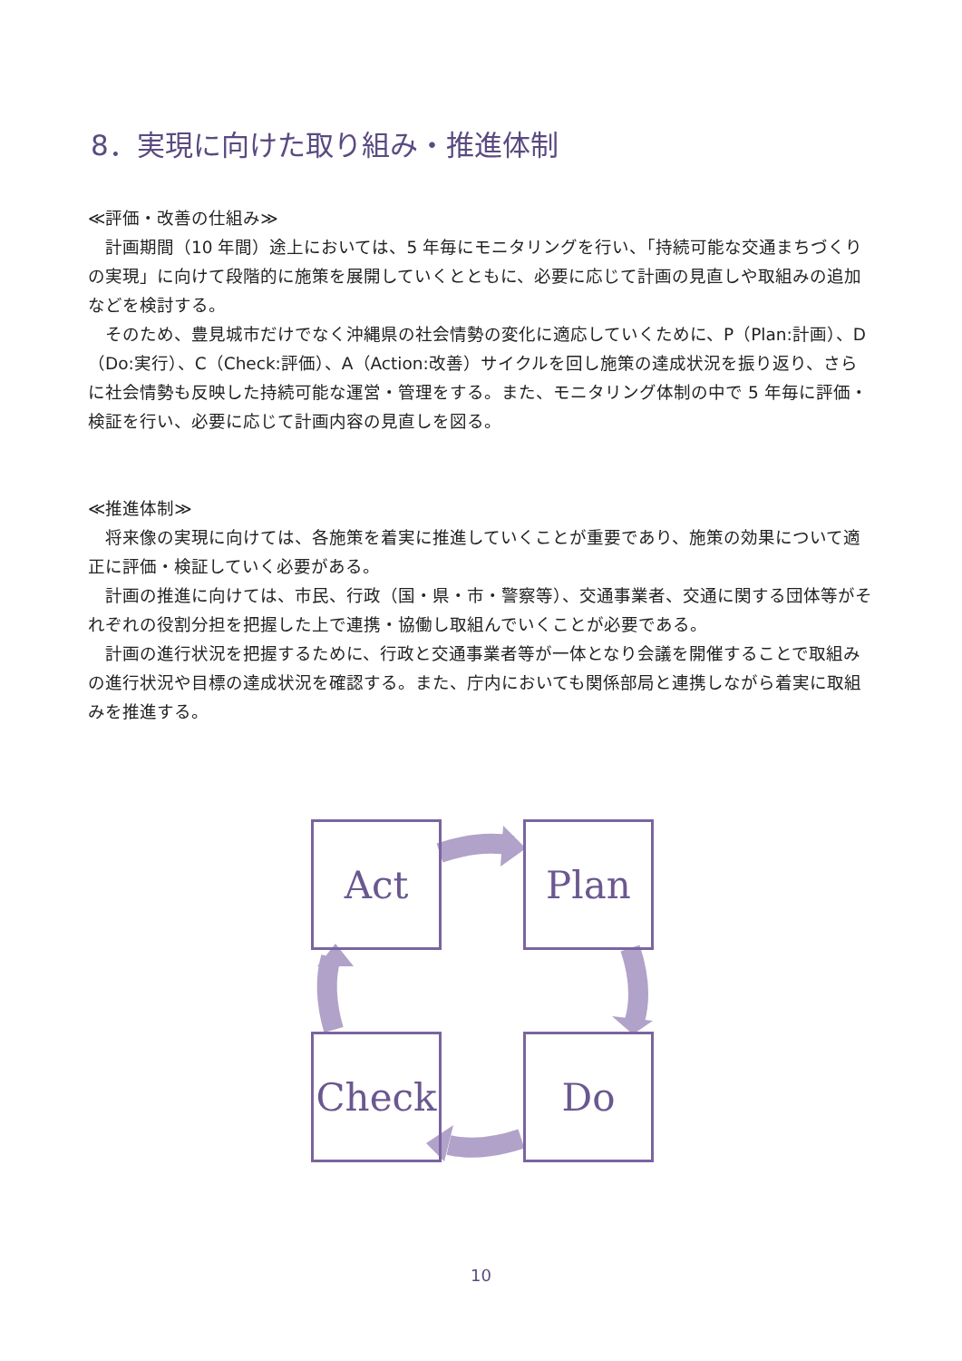8．実現に向けた取り組み・推進体制
≪評価・改善の仕組み≫
　計画期間（10 年間）途上においては、5 年毎にモニタリングを行い、「持続可能な交通まちづくりの実現」に向けて段階的に施策を展開していくとともに、必要に応じて計画の見直しや取組みの追加などを検討する。
　そのため、豊見城市だけでなく沖縄県の社会情勢の変化に適応していくために、P（Plan:計画）、D（Do:実行）、C（Check:評価）、A（Action:改善）サイクルを回し施策の達成状況を振り返り、さらに社会情勢も反映した持続可能な運営・管理をする。また、モニタリング体制の中で 5 年毎に評価・検証を行い、必要に応じて計画内容の見直しを図る。
≪推進体制≫
　将来像の実現に向けては、各施策を着実に推進していくことが重要であり、施策の効果について適正に評価・検証していく必要がある。
　計画の推進に向けては、市民、行政（国・県・市・警察等）、交通事業者、交通に関する団体等がそれぞれの役割分担を把握した上で連携・協働し取組んでいくことが必要である。
　計画の進行状況を把握するために、行政と交通事業者等が一体となり会議を開催することで取組みの進行状況や目標の達成状況を確認する。また、庁内においても関係部局と連携しながら着実に取組みを推進する。
Act Plan
Check Do
10